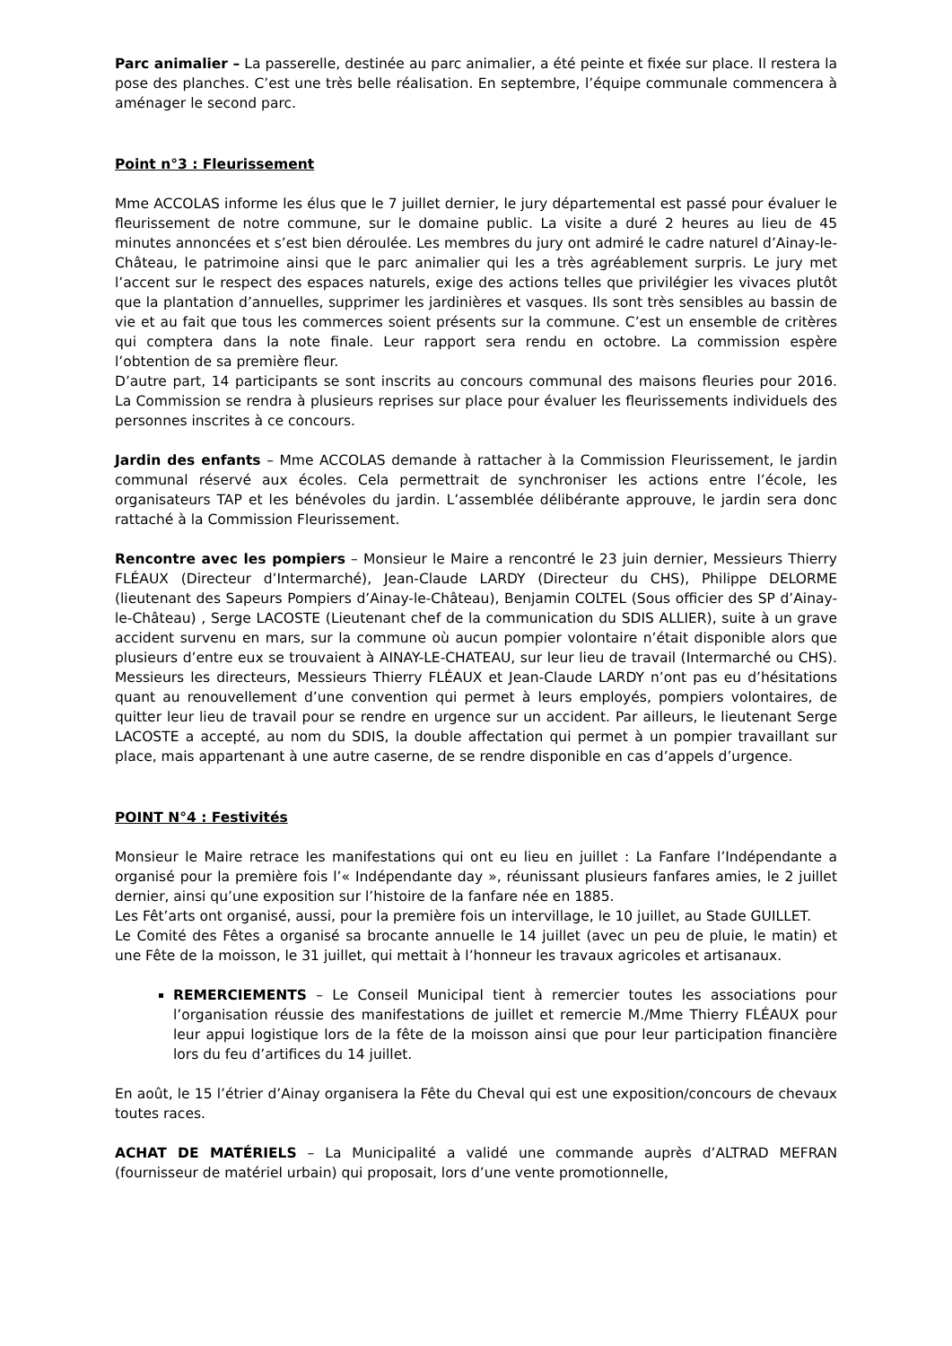Parc animalier – La passerelle, destinée au parc animalier, a été peinte et fixée sur place. Il restera la pose des planches. C’est une très belle réalisation. En septembre, l’équipe communale commencera à aménager le second parc.
Point n°3 : Fleurissement
Mme ACCOLAS informe les élus que le 7 juillet dernier, le jury départemental est passé pour évaluer le fleurissement de notre commune, sur le domaine public. La visite a duré 2 heures au lieu de 45 minutes annoncées et s’est bien déroulée. Les membres du jury ont admiré le cadre naturel d’Ainay-le-Château, le patrimoine ainsi que le parc animalier qui les a très agréablement surpris. Le jury met l’accent sur le respect des espaces naturels, exige des actions telles que privilégier les vivaces plutôt que la plantation d’annuelles, supprimer les jardinières et vasques. Ils sont très sensibles au bassin de vie et au fait que tous les commerces soient présents sur la commune. C’est un ensemble de critères qui comptera dans la note finale. Leur rapport sera rendu en octobre. La commission espère l’obtention de sa première fleur.
D’autre part, 14 participants se sont inscrits au concours communal des maisons fleuries pour 2016. La Commission se rendra à plusieurs reprises sur place pour évaluer les fleurissements individuels des personnes inscrites à ce concours.
Jardin des enfants – Mme ACCOLAS demande à rattacher à la Commission Fleurissement, le jardin communal réservé aux écoles. Cela permettrait de synchroniser les actions entre l’école, les organisateurs TAP et les bénévoles du jardin. L’assemblée délibérante approuve, le jardin sera donc rattaché à la Commission Fleurissement.
Rencontre avec les pompiers – Monsieur le Maire a rencontré le 23 juin dernier, Messieurs Thierry FLÉAUX (Directeur d’Intermarché), Jean-Claude LARDY (Directeur du CHS), Philippe DELORME (lieutenant des Sapeurs Pompiers d’Ainay-le-Château), Benjamin COLTEL (Sous officier des SP d’Ainay-le-Château) , Serge LACOSTE (Lieutenant chef de la communication du SDIS ALLIER), suite à un grave accident survenu en mars, sur la commune où aucun pompier volontaire n’était disponible alors que plusieurs d’entre eux se trouvaient à AINAY-LE-CHATEAU, sur leur lieu de travail (Intermarché ou CHS). Messieurs les directeurs, Messieurs Thierry FLÉAUX et Jean-Claude LARDY n’ont pas eu d’hésitations quant au renouvellement d’une convention qui permet à leurs employés, pompiers volontaires, de quitter leur lieu de travail pour se rendre en urgence sur un accident. Par ailleurs, le lieutenant Serge LACOSTE a accepté, au nom du SDIS, la double affectation qui permet à un pompier travaillant sur place, mais appartenant à une autre caserne, de se rendre disponible en cas d’appels d’urgence.
POINT N°4 : Festivités
Monsieur le Maire retrace les manifestations qui ont eu lieu en juillet : La Fanfare l’Indépendante a organisé pour la première fois l’« Indépendante day », réunissant plusieurs fanfares amies, le 2 juillet dernier, ainsi qu’une exposition sur l’histoire de la fanfare née en 1885.
Les Fêt’arts ont organisé, aussi, pour la première fois un intervillage, le 10 juillet, au Stade GUILLET.
Le Comité des Fêtes a organisé sa brocante annuelle le 14 juillet (avec un peu de pluie, le matin) et une Fête de la moisson, le 31 juillet, qui mettait à l’honneur les travaux agricoles et artisanaux.
REMERCIEMENTS – Le Conseil Municipal tient à remercier toutes les associations pour l’organisation réussie des manifestations de juillet et remercie M./Mme Thierry FLÉAUX pour leur appui logistique lors de la fête de la moisson ainsi que pour leur participation financière lors du feu d’artifices du 14 juillet.
En août, le 15 l’étrier d’Ainay organisera la Fête du Cheval qui est une exposition/concours de chevaux toutes races.
ACHAT DE MATÉRIELS – La Municipalité a validé une commande auprès d’ALTRAD MEFRAN (fournisseur de matériel urbain) qui proposait, lors d’une vente promotionnelle,